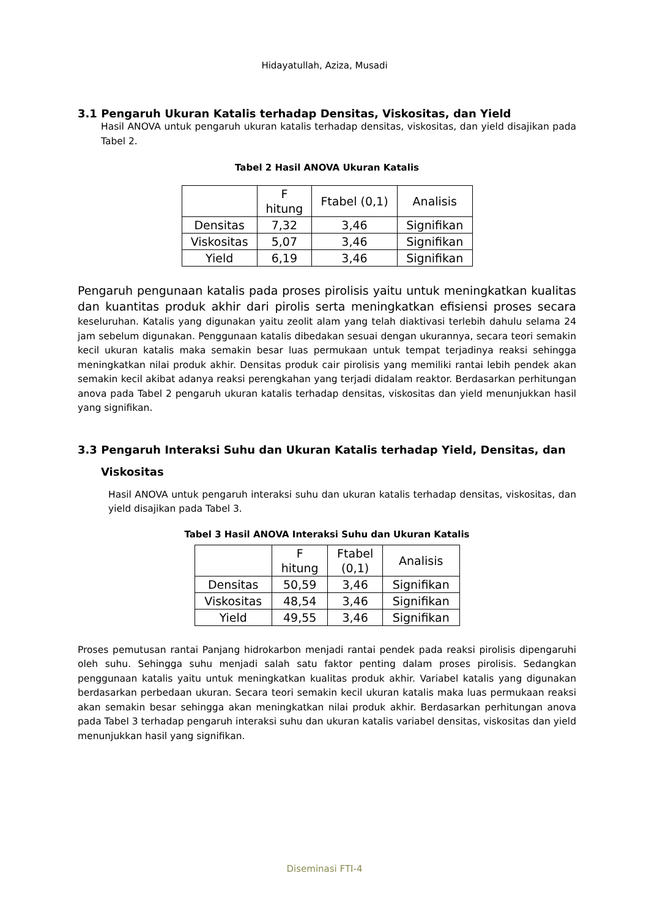Hidayatullah, Aziza, Musadi
3.1 Pengaruh Ukuran Katalis terhadap Densitas, Viskositas, dan Yield
Hasil ANOVA untuk pengaruh ukuran katalis terhadap densitas, viskositas, dan yield disajikan pada Tabel 2.
Tabel 2 Hasil ANOVA Ukuran Katalis
| | F hitung | Ftabel (0,1) | Analisis |
| Densitas | 7,32 | 3,46 | Signifikan |
| Viskositas | 5,07 | 3,46 | Signifikan |
| Yield | 6,19 | 3,46 | Signifikan |
Pengaruh pengunaan katalis pada proses pirolisis yaitu untuk meningkatkan kualitas dan kuantitas produk akhir dari pirolis serta meningkatkan efisiensi proses secara keseluruhan. Katalis yang digunakan yaitu zeolit alam yang telah diaktivasi terlebih dahulu selama 24 jam sebelum digunakan. Penggunaan katalis dibedakan sesuai dengan ukurannya, secara teori semakin kecil ukuran katalis maka semakin besar luas permukaan untuk tempat terjadinya reaksi sehingga meningkatkan nilai produk akhir. Densitas produk cair pirolisis yang memiliki rantai lebih pendek akan semakin kecil akibat adanya reaksi perengkahan yang terjadi didalam reaktor. Berdasarkan perhitungan anova pada Tabel 2 pengaruh ukuran katalis terhadap densitas, viskositas dan yield menunjukkan hasil yang signifikan.
3.3 Pengaruh Interaksi Suhu dan Ukuran Katalis terhadap Yield, Densitas, dan
Viskositas
Hasil ANOVA untuk pengaruh interaksi suhu dan ukuran katalis terhadap densitas, viskositas, dan yield disajikan pada Tabel 3.
Tabel 3 Hasil ANOVA Interaksi Suhu dan Ukuran Katalis
| | F hitung | Ftabel (0,1) | Analisis |
| Densitas | 50,59 | 3,46 | Signifikan |
| Viskositas | 48,54 | 3,46 | Signifikan |
| Yield | 49,55 | 3,46 | Signifikan |
Proses pemutusan rantai Panjang hidrokarbon menjadi rantai pendek pada reaksi pirolisis dipengaruhi oleh suhu. Sehingga suhu menjadi salah satu faktor penting dalam proses pirolisis. Sedangkan penggunaan katalis yaitu untuk meningkatkan kualitas produk akhir. Variabel katalis yang digunakan berdasarkan perbedaan ukuran. Secara teori semakin kecil ukuran katalis maka luas permukaan reaksi akan semakin besar sehingga akan meningkatkan nilai produk akhir. Berdasarkan perhitungan anova pada Tabel 3 terhadap pengaruh interaksi suhu dan ukuran katalis variabel densitas, viskositas dan yield menunjukkan hasil yang signifikan.
Diseminasi FTI-4